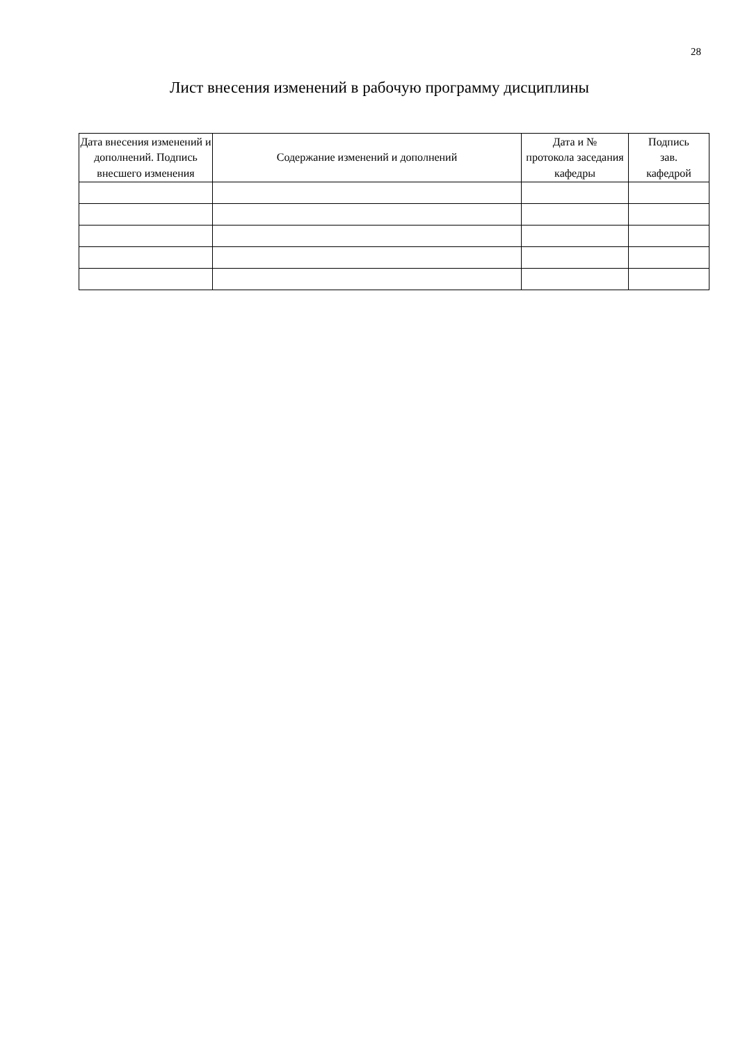28
Лист внесения изменений в рабочую программу дисциплины
| Дата внесения изменений и дополнений. Подпись внесшего изменения | Содержание изменений и дополнений | Дата и № протокола заседания кафедры | Подпись зав. кафедрой |
| --- | --- | --- | --- |